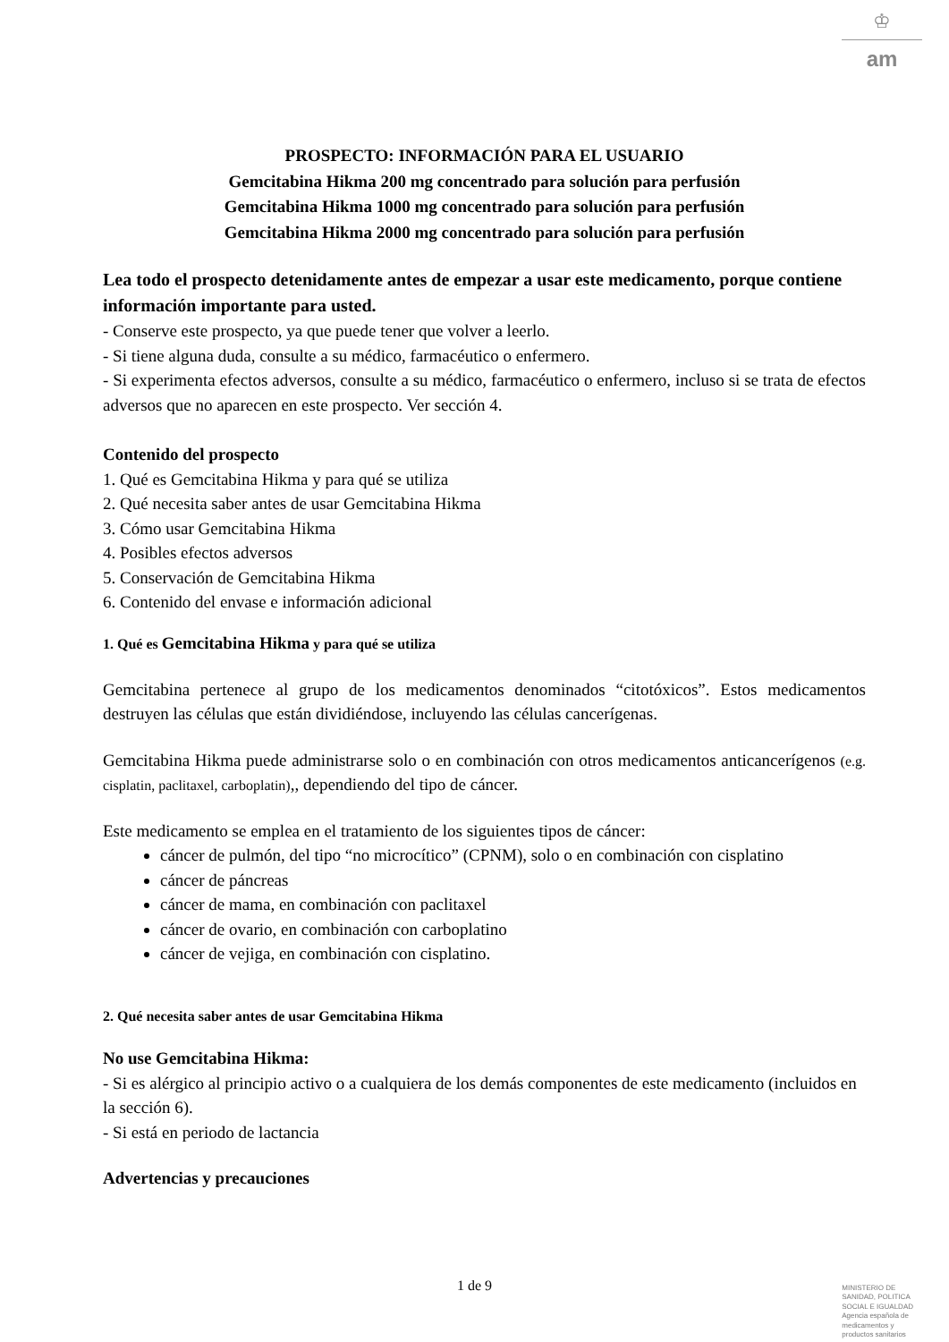♔
am
PROSPECTO: INFORMACIÓN PARA EL USUARIO
Gemcitabina Hikma 200 mg concentrado para solución para perfusión
Gemcitabina Hikma 1000 mg concentrado para solución para perfusión
Gemcitabina Hikma 2000 mg concentrado para solución para perfusión
Lea todo el prospecto detenidamente antes de empezar a usar este medicamento, porque contiene información importante para usted.
- Conserve este prospecto, ya que puede tener que volver a leerlo.
- Si tiene alguna duda, consulte a su médico, farmacéutico o enfermero.
- Si experimenta efectos adversos, consulte a su médico, farmacéutico o enfermero, incluso si se trata de efectos adversos que no aparecen en este prospecto. Ver sección 4.
Contenido del prospecto
1. Qué es Gemcitabina Hikma y para qué se utiliza
2. Qué necesita saber antes de usar Gemcitabina Hikma
3. Cómo usar Gemcitabina Hikma
4. Posibles efectos adversos
5. Conservación de Gemcitabina Hikma
6. Contenido del envase e información adicional
1. Qué es Gemcitabina Hikma y para qué se utiliza
Gemcitabina pertenece al grupo de los medicamentos denominados “citotóxicos”. Estos medicamentos destruyen las células que están dividiéndose, incluyendo las células cancerígenas.
Gemcitabina Hikma puede administrarse solo o en combinación con otros medicamentos anticancerígenos (e.g. cisplatin, paclitaxel, carboplatin),, dependiendo del tipo de cáncer.
Este medicamento se emplea en el tratamiento de los siguientes tipos de cáncer:
cáncer de pulmón, del tipo “no microcítico” (CPNM), solo o en combinación con cisplatino
cáncer de páncreas
cáncer de mama, en combinación con paclitaxel
cáncer de ovario, en combinación con carboplatino
cáncer de vejiga, en combinación con cisplatino.
2. Qué necesita saber antes de usar Gemcitabina Hikma
No use Gemcitabina Hikma:
- Si es alérgico al principio activo o a cualquiera de los demás componentes de este medicamento (incluidos en la sección 6).
- Si está en periodo de lactancia
Advertencias y precauciones
1 de 9
MINISTERIO DE
SANIDAD, POLITICA
SOCIAL E IGUALDAD
Agencia española de
medicamentos y
productos sanitarios